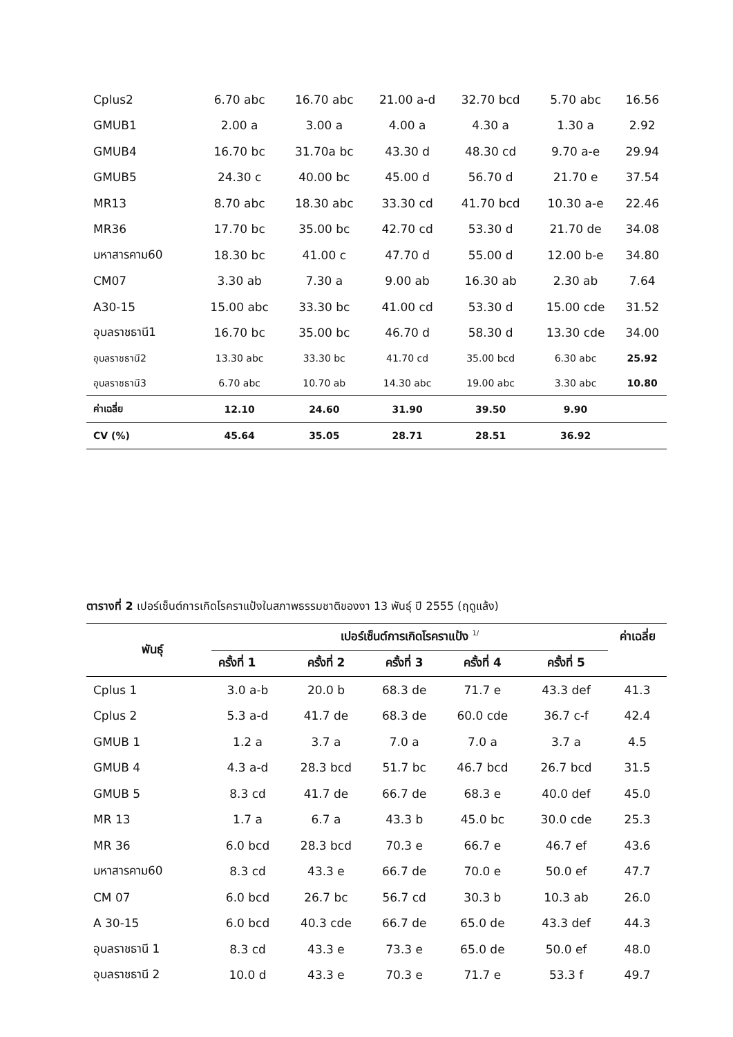| Cplus2 | 6.70 abc | 16.70 abc | 21.00 a-d | 32.70 bcd | 5.70 abc | 16.56 |
| GMUB1 | 2.00 a | 3.00 a | 4.00 a | 4.30 a | 1.30 a | 2.92 |
| GMUB4 | 16.70 bc | 31.70a bc | 43.30 d | 48.30 cd | 9.70 a-e | 29.94 |
| GMUB5 | 24.30 c | 40.00 bc | 45.00 d | 56.70 d | 21.70 e | 37.54 |
| MR13 | 8.70 abc | 18.30 abc | 33.30 cd | 41.70 bcd | 10.30 a-e | 22.46 |
| MR36 | 17.70 bc | 35.00 bc | 42.70 cd | 53.30 d | 21.70 de | 34.08 |
| มหาสารคาม60 | 18.30 bc | 41.00 c | 47.70 d | 55.00 d | 12.00 b-e | 34.80 |
| CM07 | 3.30 ab | 7.30 a | 9.00 ab | 16.30 ab | 2.30 ab | 7.64 |
| A30-15 | 15.00 abc | 33.30 bc | 41.00 cd | 53.30 d | 15.00 cde | 31.52 |
| อุบลราชธานี1 | 16.70 bc | 35.00 bc | 46.70 d | 58.30 d | 13.30 cde | 34.00 |
| อุบลราชธานี2 | 13.30 abc | 33.30 bc | 41.70 cd | 35.00 bcd | 6.30 abc | 25.92 |
| อุบลราชธานี3 | 6.70 abc | 10.70 ab | 14.30 abc | 19.00 abc | 3.30 abc | 10.80 |
| ค่าเฉลี่ย | 12.10 | 24.60 | 31.90 | 39.50 | 9.90 | |
| CV (%) | 45.64 | 35.05 | 28.71 | 28.51 | 36.92 | |
ตารางที่ 2 เปอร์เซ็นต์การเกิดโรคราแป้งในสภาพธรรมชาติของงา 13 พันธุ์ ปี 2555 (ฤดูแล้ง)
| พันธุ์ | เปอร์เซ็นต์การเกิดโรคราแป้ง <sup>1/</sup> | | | | | ค่าเฉลี่ย |
| --- | --- | --- | --- | --- | --- | --- |
| | ครั้งที่ 1 | ครั้งที่ 2 | ครั้งที่ 3 | ครั้งที่ 4 | ครั้งที่ 5 | |
| Cplus 1 | 3.0 a-b | 20.0 b | 68.3 de | 71.7 e | 43.3 def | 41.3 |
| Cplus 2 | 5.3 a-d | 41.7 de | 68.3 de | 60.0 cde | 36.7 c-f | 42.4 |
| GMUB 1 | 1.2 a | 3.7 a | 7.0 a | 7.0 a | 3.7 a | 4.5 |
| GMUB 4 | 4.3 a-d | 28.3 bcd | 51.7 bc | 46.7 bcd | 26.7 bcd | 31.5 |
| GMUB 5 | 8.3 cd | 41.7 de | 66.7 de | 68.3 e | 40.0 def | 45.0 |
| MR 13 | 1.7 a | 6.7 a | 43.3 b | 45.0 bc | 30.0 cde | 25.3 |
| MR 36 | 6.0 bcd | 28.3 bcd | 70.3 e | 66.7 e | 46.7 ef | 43.6 |
| มหาสารคาม60 | 8.3 cd | 43.3 e | 66.7 de | 70.0 e | 50.0 ef | 47.7 |
| CM 07 | 6.0 bcd | 26.7 bc | 56.7 cd | 30.3 b | 10.3 ab | 26.0 |
| A 30-15 | 6.0 bcd | 40.3 cde | 66.7 de | 65.0 de | 43.3 def | 44.3 |
| อุบลราชธานี 1 | 8.3 cd | 43.3 e | 73.3 e | 65.0 de | 50.0 ef | 48.0 |
| อุบลราชธานี 2 | 10.0 d | 43.3 e | 70.3 e | 71.7 e | 53.3 f | 49.7 |